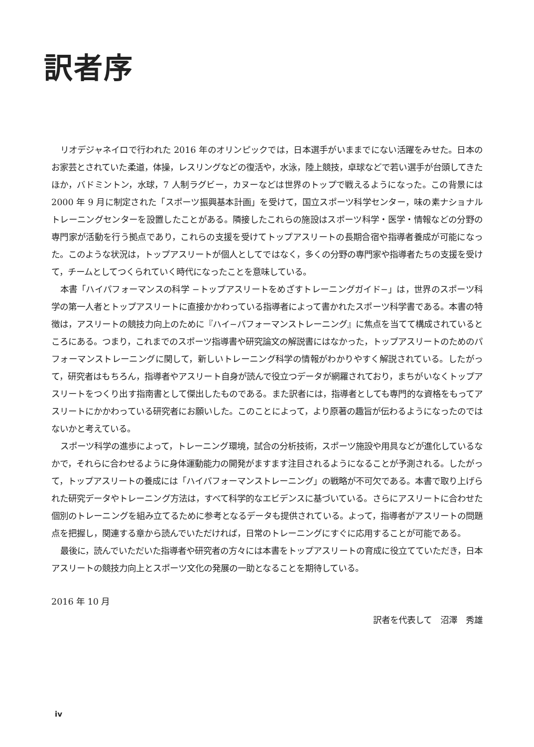訳者序
リオデジャネイロで行われた 2016 年のオリンピックでは，日本選手がいままでにない活躍をみせた。日本のお家芸とされていた柔道，体操，レスリングなどの復活や，水泳，陸上競技，卓球などで若い選手が台頭してきたほか，バドミントン，水球，7 人制ラグビー，カヌーなどは世界のトップで戦えるようになった。この背景には 2000 年 9 月に制定された「スポーツ振興基本計画」を受けて，国立スポーツ科学センター，味の素ナショナルトレーニングセンターを設置したことがある。隣接したこれらの施設はスポーツ科学・医学・情報などの分野の専門家が活動を行う拠点であり，これらの支援を受けてトップアスリートの長期合宿や指導者養成が可能になった。このような状況は，トップアスリートが個人としてではなく，多くの分野の専門家や指導者たちの支援を受けて，チームとしてつくられていく時代になったことを意味している。
本書「ハイパフォーマンスの科学 −トップアスリートをめざすトレーニングガイド−」は，世界のスポーツ科学の第一人者とトップアスリートに直接かかわっている指導者によって書かれたスポーツ科学書である。本書の特徴は，アスリートの競技力向上のために『ハイ−パフォーマンストレーニング』に焦点を当てて構成されているところにある。つまり，これまでのスポーツ指導書や研究論文の解説書にはなかった，トップアスリートのためのパフォーマンストレーニングに関して，新しいトレーニング科学の情報がわかりやすく解説されている。したがって，研究者はもちろん，指導者やアスリート自身が読んで役立つデータが網羅されており，まちがいなくトップアスリートをつくり出す指南書として傑出したものである。また訳者には，指導者としても専門的な資格をもってアスリートにかかわっている研究者にお願いした。このことによって，より原著の趣旨が伝わるようになったのではないかと考えている。
スポーツ科学の進歩によって，トレーニング環境，試合の分析技術，スポーツ施設や用具などが進化しているなかで，それらに合わせるように身体運動能力の開発がますます注目されるようになることが予測される。したがって，トップアスリートの養成には「ハイパフォーマンストレーニング」の戦略が不可欠である。本書で取り上げられた研究データやトレーニング方法は，すべて科学的なエビデンスに基づいている。さらにアスリートに合わせた個別のトレーニングを組み立てるために参考となるデータも提供されている。よって，指導者がアスリートの問題点を把握し，関連する章から読んでいただければ，日常のトレーニングにすぐに応用することが可能である。
最後に，読んでいただいた指導者や研究者の方々には本書をトップアスリートの育成に役立てていただき，日本アスリートの競技力向上とスポーツ文化の発展の一助となることを期待している。
2016 年 10 月
訳者を代表して　沼澤　秀雄
iv